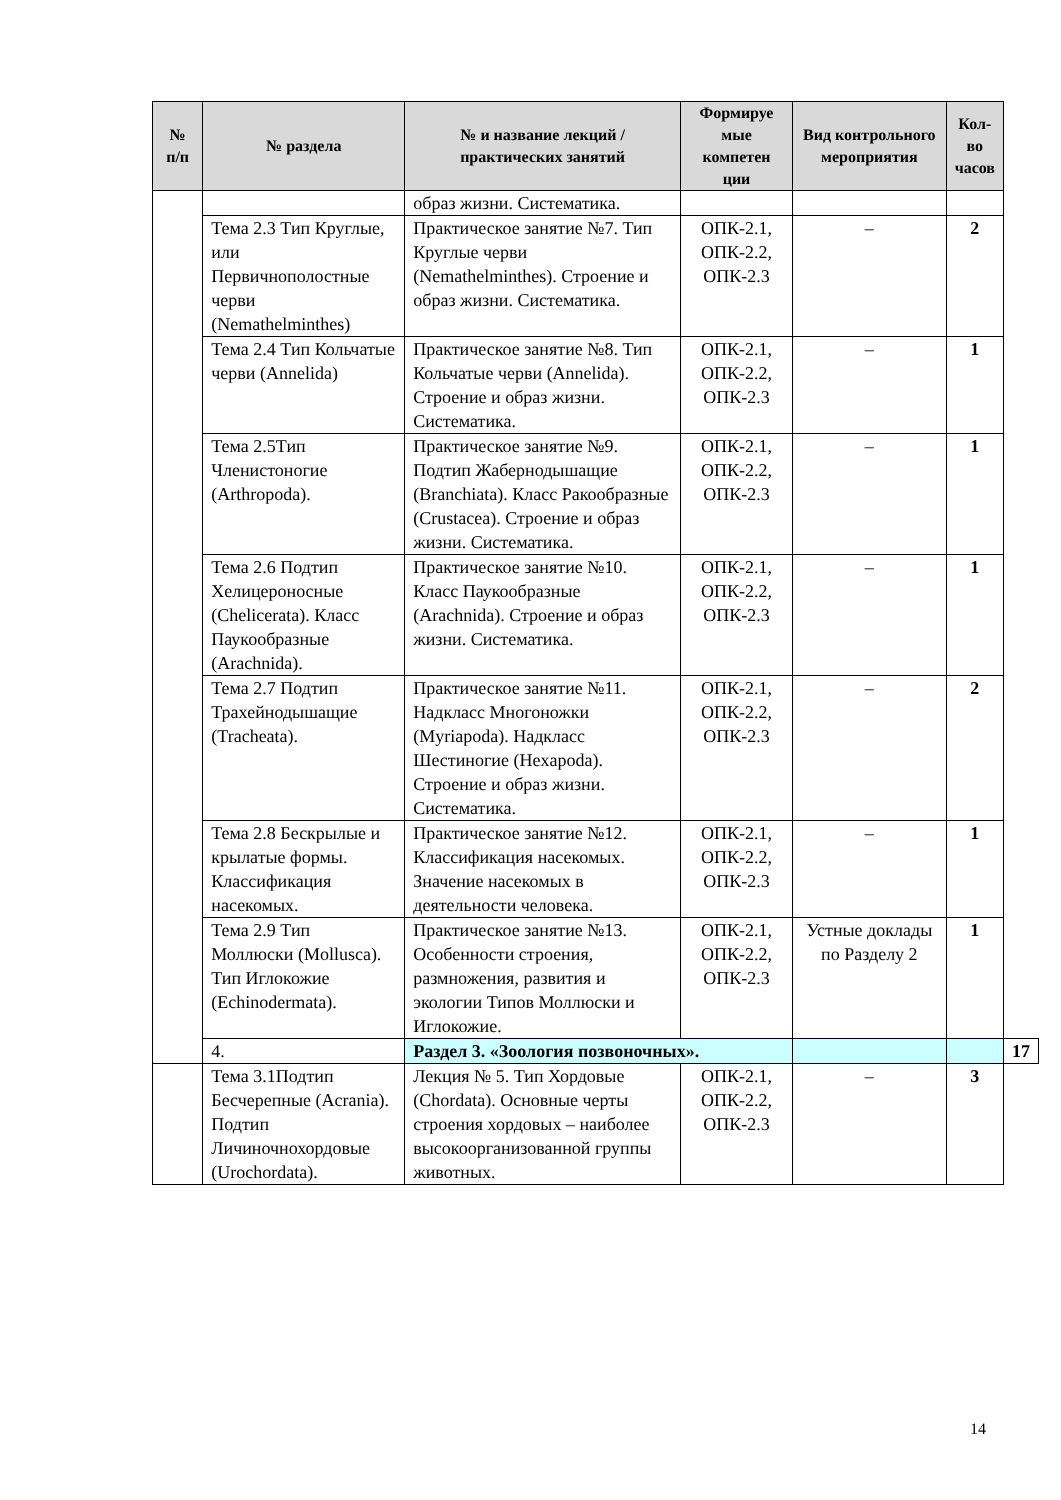| № п/п | № раздела | № и название лекций / практических занятий | Формируе мые компетен ции | Вид контрольного мероприятия | Кол-во часов | |
| --- | --- | --- | --- | --- | --- | --- |
| | | образ жизни. Систематика. | | | | |
| | Тема 2.3 Тип Круглые, или Первичнополостные черви (Nemathelminthes) | Практическое занятие №7. Тип Круглые черви (Nemathelminthes). Строение и образ жизни. Систематика. | ОПК-2.1, ОПК-2.2, ОПК-2.3 | – | 2 | |
| | Тема 2.4 Тип Кольчатые черви (Annelida) | Практическое занятие №8. Тип Кольчатые черви (Annelida). Строение и образ жизни. Систематика. | ОПК-2.1, ОПК-2.2, ОПК-2.3 | – | 1 | |
| | Тема 2.5Тип Членистоногие (Arthropoda). | Практическое занятие №9. Подтип Жабернодышащие (Branchiata). Класс Ракообразные (Crustacea). Строение и образ жизни. Систематика. | ОПК-2.1, ОПК-2.2, ОПК-2.3 | – | 1 | |
| | Тема 2.6 Подтип Хелицероносные (Chelicerata). Класс Паукообразные (Arachnida). | Практическое занятие №10. Класс Паукообразные (Arachnida). Строение и образ жизни. Систематика. | ОПК-2.1, ОПК-2.2, ОПК-2.3 | – | 1 | |
| | Тема 2.7 Подтип Трахейнодышащие (Tracheata). | Практическое занятие №11. Надкласс Многоножки (Myriapoda). Надкласс Шестиногие (Hexapoda). Строение и образ жизни. Систематика. | ОПК-2.1, ОПК-2.2, ОПК-2.3 | – | 2 | |
| | Тема 2.8 Бескрылые и крылатые формы. Классификация насекомых. | Практическое занятие №12. Классификация насекомых. Значение насекомых в деятельности человека. | ОПК-2.1, ОПК-2.2, ОПК-2.3 | – | 1 | |
| | Тема 2.9 Тип Моллюски (Mollusca). Тип Иглокожие (Echinodermata). | Практическое занятие №13. Особенности строения, размножения, развития и экологии Типов Моллюски и Иглокожие. | ОПК-2.1, ОПК-2.2, ОПК-2.3 | Устные доклады по Разделу 2 | 1 | |
| | 4. | Раздел 3. «Зоология позвоночных». | | | | 17 |
| | Тема 3.1Подтип Бесчерепные (Acrania). Подтип Личиночнохордовые (Urochordata). | Лекция № 5. Тип Хордовые (Chordata). Основные черты строения хордовых – наиболее высокоорганизованной группы животных. | ОПК-2.1, ОПК-2.2, ОПК-2.3 | – | 3 | |
14